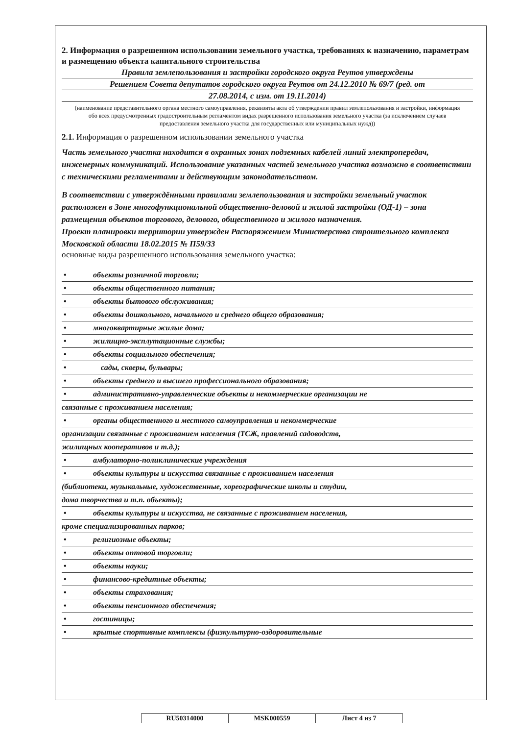2. Информация о разрешенном использовании земельного участка, требованиях к назначению, параметрам и размещению объекта капитального строительства
Правила землепользования и застройки городского округа Реутов утверждены
Решением Совета депутатов городского округа Реутов от 24.12.2010 № 69/7 (ред. от
27.08.2014, с изм. от 19.11.2014)
(наименование представительного органа местного самоуправления, реквизиты акта об утверждении правил землепользования и застройки, информация обо всех предусмотренных градостроительным регламентом видах разрешенного использования земельного участка (за исключением случаев предоставления земельного участка для государственных или муниципальных нужд))
2.1. Информация о разрешенном использовании земельного участка
Часть земельного участка находится в охранных зонах подземных кабелей линий электропередач, инженерных коммуникаций. Использование указанных частей земельного участка возможно в соответствии с техническими регламентами и действующим законодательством.
В соответствии с утверждёнными правилами землепользования и застройки земельный участок расположен в Зоне многофункциональной общественно-деловой и жилой застройки (ОД-1) – зона размещения объектов торгового, делового, общественного и жилого назначения.
Проект планировки территории утвержден Распоряжением Министерства строительного комплекса Московской области 18.02.2015 № П59/33
основные виды разрешенного использования земельного участка:
• объекты розничной торговли;
• объекты общественного питания;
• объекты бытового обслуживания;
• объекты дошкольного, начального и среднего общего образования;
• многоквартирные жилые дома;
• жилищно-эксплутационные службы;
• объекты социального обеспечения;
• сады, скверы, бульвары;
• объекты среднего и высшего профессионального образования;
• административно-управленческие объекты и некоммерческие организации не
связанные с проживанием населения;
• органы общественного и местного самоуправления и некоммерческие
организации связанные с проживанием населения (ТСЖ, правлений садоводств,
жилищных кооперативов и т.д.);
• амбулаторно-поликлинические учреждения
• объекты культуры и искусства связанные с проживанием населения
(библиотеки, музыкальные, художественные, хореографические школы и студии,
дома творчества и т.п. объекты);
• объекты культуры и искусства, не связанные с проживанием населения,
кроме специализированных парков;
• религиозные объекты;
• объекты оптовой торговли;
• объекты науки;
• финансово-кредитные объекты;
• объекты страхования;
• объекты пенсионного обеспечения;
• гостиницы;
• крытые спортивные комплексы (физкультурно-оздоровительные
| RU50314000 | MSK000559 | Лист 4 из 7 |